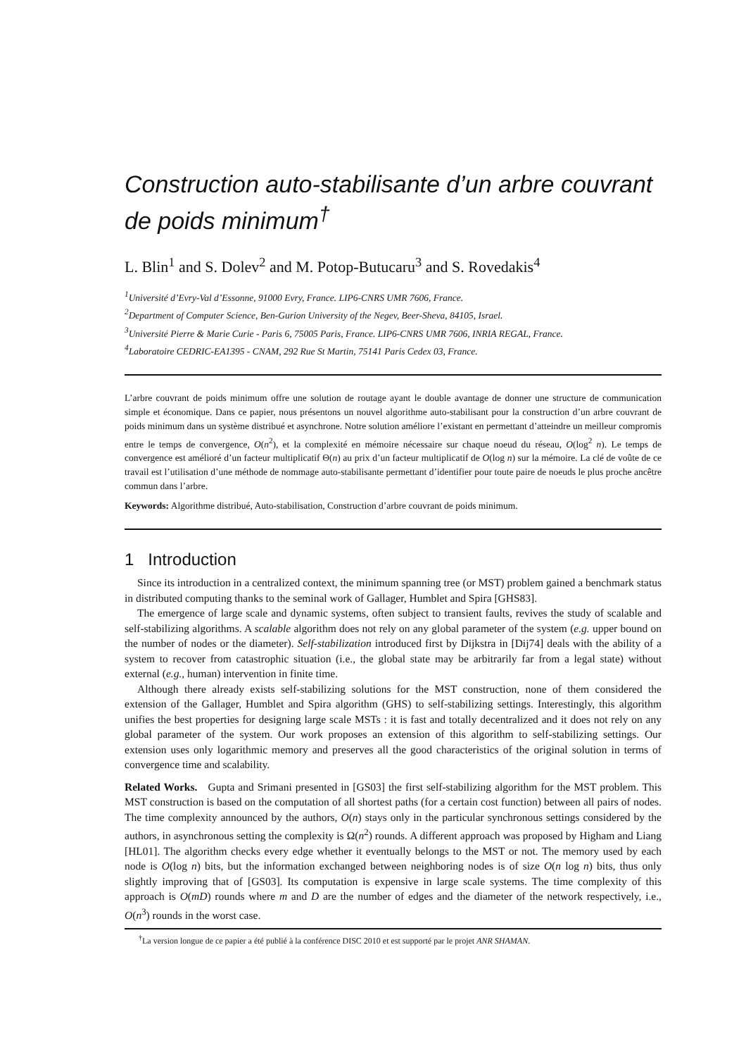Construction auto-stabilisante d’un arbre couvrant de poids minimum<sup>†</sup>
L. Blin<sup>1</sup> and S. Dolev<sup>2</sup> and M. Potop-Butucaru<sup>3</sup> and S. Rovedakis<sup>4</sup>
<sup>1</sup> Université d’Evry-Val d’Essonne, 91000 Evry, France. LIP6-CNRS UMR 7606, France.
<sup>2</sup> Department of Computer Science, Ben-Gurion University of the Negev, Beer-Sheva, 84105, Israel.
<sup>3</sup> Université Pierre & Marie Curie - Paris 6, 75005 Paris, France. LIP6-CNRS UMR 7606, INRIA REGAL, France.
<sup>4</sup> Laboratoire CEDRIC-EA1395 - CNAM, 292 Rue St Martin, 75141 Paris Cedex 03, France.
L’arbre couvrant de poids minimum offre une solution de routage ayant le double avantage de donner une structure de communication simple et économique. Dans ce papier, nous présentons un nouvel algorithme auto-stabilisant pour la construction d’un arbre couvrant de poids minimum dans un système distribué et asynchrone. Notre solution améliore l’existant en permettant d’atteindre un meilleur compromis entre le temps de convergence, O(n<sup>2</sup>), et la complexité en mémoire nécessaire sur chaque noeud du réseau, O(log<sup>2</sup> n). Le temps de convergence est amélioré d’un facteur multiplicatif Θ(n) au prix d’un facteur multiplicatif de O(log n) sur la mémoire. La clé de voûte de ce travail est l’utilisation d’une méthode de nommage auto-stabilisante permettant d’identifier pour toute paire de noeuds le plus proche ancêtre commun dans l’arbre.
Keywords: Algorithme distribué, Auto-stabilisation, Construction d’arbre couvrant de poids minimum.
1 Introduction
Since its introduction in a centralized context, the minimum spanning tree (or MST) problem gained a benchmark status in distributed computing thanks to the seminal work of Gallager, Humblet and Spira [GHS83].
The emergence of large scale and dynamic systems, often subject to transient faults, revives the study of scalable and self-stabilizing algorithms. A scalable algorithm does not rely on any global parameter of the system (e.g. upper bound on the number of nodes or the diameter). Self-stabilization introduced first by Dijkstra in [Dij74] deals with the ability of a system to recover from catastrophic situation (i.e., the global state may be arbitrarily far from a legal state) without external (e.g., human) intervention in finite time.
Although there already exists self-stabilizing solutions for the MST construction, none of them considered the extension of the Gallager, Humblet and Spira algorithm (GHS) to self-stabilizing settings. Interestingly, this algorithm unifies the best properties for designing large scale MSTs : it is fast and totally decentralized and it does not rely on any global parameter of the system. Our work proposes an extension of this algorithm to self-stabilizing settings. Our extension uses only logarithmic memory and preserves all the good characteristics of the original solution in terms of convergence time and scalability.
Related Works. Gupta and Srimani presented in [GS03] the first self-stabilizing algorithm for the MST problem. This MST construction is based on the computation of all shortest paths (for a certain cost function) between all pairs of nodes. The time complexity announced by the authors, O(n) stays only in the particular synchronous settings considered by the authors, in asynchronous setting the complexity is Ω(n<sup>2</sup>) rounds. A different approach was proposed by Higham and Liang [HL01]. The algorithm checks every edge whether it eventually belongs to the MST or not. The memory used by each node is O(log n) bits, but the information exchanged between neighboring nodes is of size O(n log n) bits, thus only slightly improving that of [GS03]. Its computation is expensive in large scale systems. The time complexity of this approach is O(mD) rounds where m and D are the number of edges and the diameter of the network respectively, i.e., O(n<sup>3</sup>) rounds in the worst case.
<sup>†</sup> La version longue de ce papier a été publié à la conférence DISC 2010 et est supporté par le projet ANR SHAMAN.